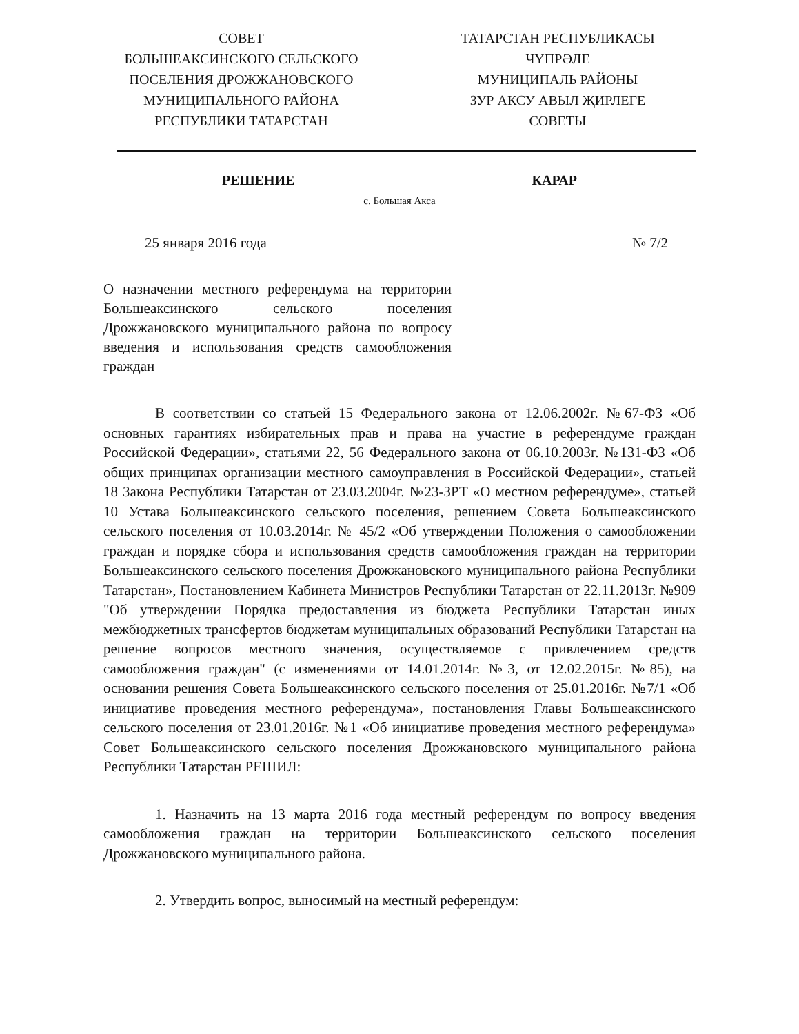СОВЕТ
БОЛЬШЕАКСИНСКОГО СЕЛЬСКОГО
ПОСЕЛЕНИЯ ДРОЖЖАНОВСКОГО
МУНИЦИПАЛЬНОГО РАЙОНА
РЕСПУБЛИКИ ТАТАРСТАН
ТАТАРСТАН РЕСПУБЛИКАСЫ
ЧҮПРӘЛЕ
МУНИЦИПАЛЬ РАЙОНЫ
ЗУР АКСУ АВЫЛ ҖИРЛЕГЕ
СОВЕТЫ
РЕШЕНИЕ КАРАР
с. Большая Акса
25 января 2016 года № 7/2
О назначении местного референдума на территории Большеаксинского сельского поселения Дрожжановского муниципального района по вопросу введения и использования средств самообложения граждан
В соответствии со статьей 15 Федерального закона от 12.06.2002г. №67-ФЗ «Об основных гарантиях избирательных прав и права на участие в референдуме граждан Российской Федерации», статьями 22, 56 Федерального закона от 06.10.2003г. №131-ФЗ «Об общих принципах организации местного самоуправления в Российской Федерации», статьей 18 Закона Республики Татарстан от 23.03.2004г. №23-ЗРТ «О местном референдуме», статьей 10 Устава Большеаксинского сельского поселения, решением Совета Большеаксинского сельского поселения от 10.03.2014г. № 45/2 «Об утверждении Положения о самообложении граждан и порядке сбора и использования средств самообложения граждан на территории Большеаксинского сельского поселения Дрожжановского муниципального района Республики Татарстан», Постановлением Кабинета Министров Республики Татарстан от 22.11.2013г. №909 "Об утверждении Порядка предоставления из бюджета Республики Татарстан иных межбюджетных трансфертов бюджетам муниципальных образований Республики Татарстан на решение вопросов местного значения, осуществляемое с привлечением средств самообложения граждан" (с изменениями от 14.01.2014г. №3, от 12.02.2015г. №85), на основании решения Совета Большеаксинского сельского поселения от 25.01.2016г. №7/1 «Об инициативе проведения местного референдума», постановления Главы Большеаксинского сельского поселения от 23.01.2016г. №1 «Об инициативе проведения местного референдума» Совет Большеаксинского сельского поселения Дрожжановского муниципального района Республики Татарстан РЕШИЛ:
1. Назначить на 13 марта 2016 года местный референдум по вопросу введения самообложения граждан на территории Большеаксинского сельского поселения Дрожжановского муниципального района.
2. Утвердить вопрос, выносимый на местный референдум: